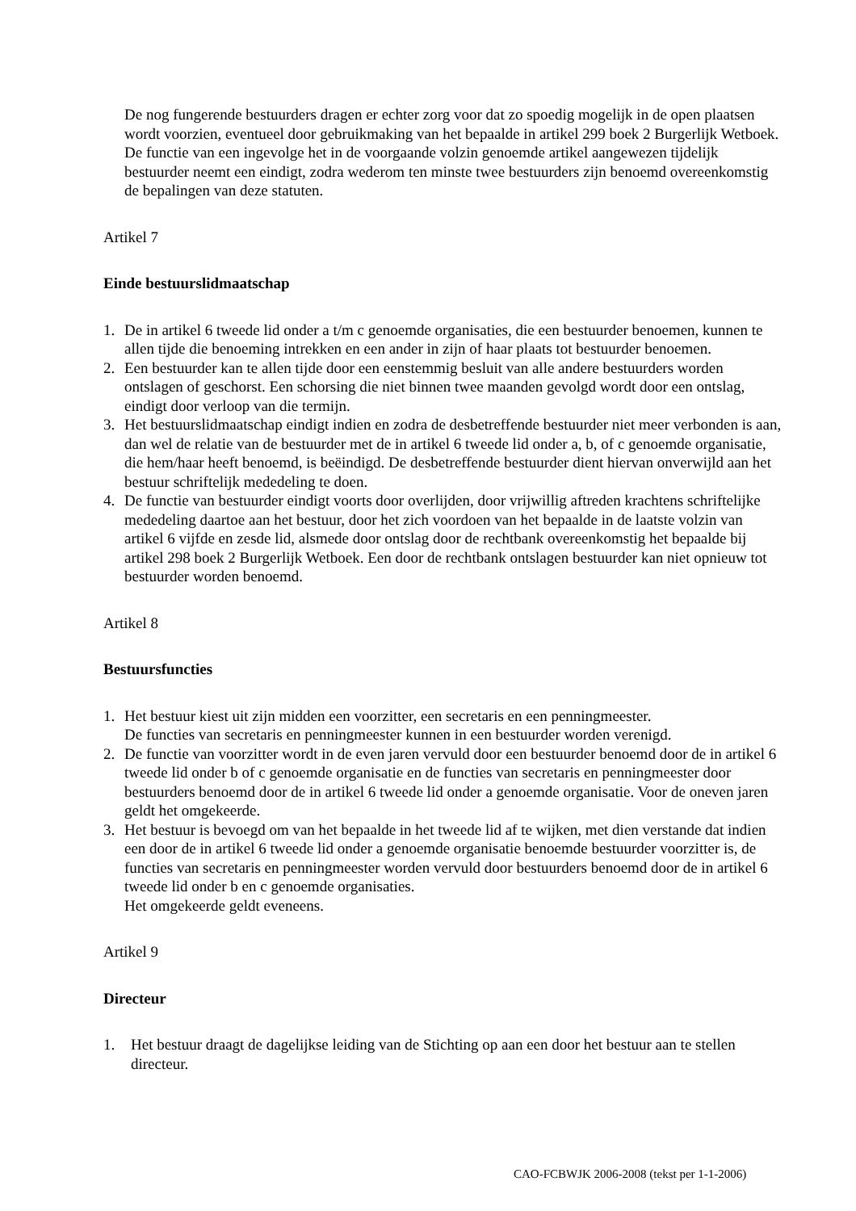De nog fungerende bestuurders dragen er echter zorg voor dat zo spoedig mogelijk in de open plaatsen wordt voorzien, eventueel door gebruikmaking van het bepaalde in artikel 299 boek 2 Burgerlijk Wetboek.
De functie van een ingevolge het in de voorgaande volzin genoemde artikel aangewezen tijdelijk bestuurder neemt een eindigt, zodra wederom ten minste twee bestuurders zijn benoemd overeenkomstig de bepalingen van deze statuten.
Artikel 7
Einde bestuurslidmaatschap
1. De in artikel 6 tweede lid onder a t/m c genoemde organisaties, die een bestuurder benoemen, kunnen te allen tijde die benoeming intrekken en een ander in zijn of haar plaats tot bestuurder benoemen.
2. Een bestuurder kan te allen tijde door een eenstemmig besluit van alle andere bestuurders worden ontslagen of geschorst. Een schorsing die niet binnen twee maanden gevolgd wordt door een ontslag, eindigt door verloop van die termijn.
3. Het bestuurslidmaatschap eindigt indien en zodra de desbetreffende bestuurder niet meer verbonden is aan, dan wel de relatie van de bestuurder met de in artikel 6 tweede lid onder a, b, of c genoemde organisatie, die hem/haar heeft benoemd, is beëindigd. De desbetreffende bestuurder dient hiervan onverwijld aan het bestuur schriftelijk mededeling te doen.
4. De functie van bestuurder eindigt voorts door overlijden, door vrijwillig aftreden krachtens schriftelijke mededeling daartoe aan het bestuur, door het zich voordoen van het bepaalde in de laatste volzin van artikel 6 vijfde en zesde lid, alsmede door ontslag door de rechtbank overeenkomstig het bepaalde bij artikel 298 boek 2 Burgerlijk Wetboek. Een door de rechtbank ontslagen bestuurder kan niet opnieuw tot bestuurder worden benoemd.
Artikel 8
Bestuursfuncties
1. Het bestuur kiest uit zijn midden een voorzitter, een secretaris en een penningmeester.
De functies van secretaris en penningmeester kunnen in een bestuurder worden verenigd.
2. De functie van voorzitter wordt in de even jaren vervuld door een bestuurder benoemd door de in artikel 6 tweede lid onder b of c genoemde organisatie en de functies van secretaris en penningmeester door bestuurders benoemd door de in artikel 6 tweede lid onder a genoemde organisatie. Voor de oneven jaren geldt het omgekeerde.
3. Het bestuur is bevoegd om van het bepaalde in het tweede lid af te wijken, met dien verstande dat indien een door de in artikel 6 tweede lid onder a genoemde organisatie benoemde bestuurder voorzitter is, de functies van secretaris en penningmeester worden vervuld door bestuurders benoemd door de in artikel 6 tweede lid onder b en c genoemde organisaties.
Het omgekeerde geldt eveneens.
Artikel 9
Directeur
1. Het bestuur draagt de dagelijkse leiding van de Stichting op aan een door het bestuur aan te stellen directeur.
CAO-FCBWJK 2006-2008 (tekst per 1-1-2006)